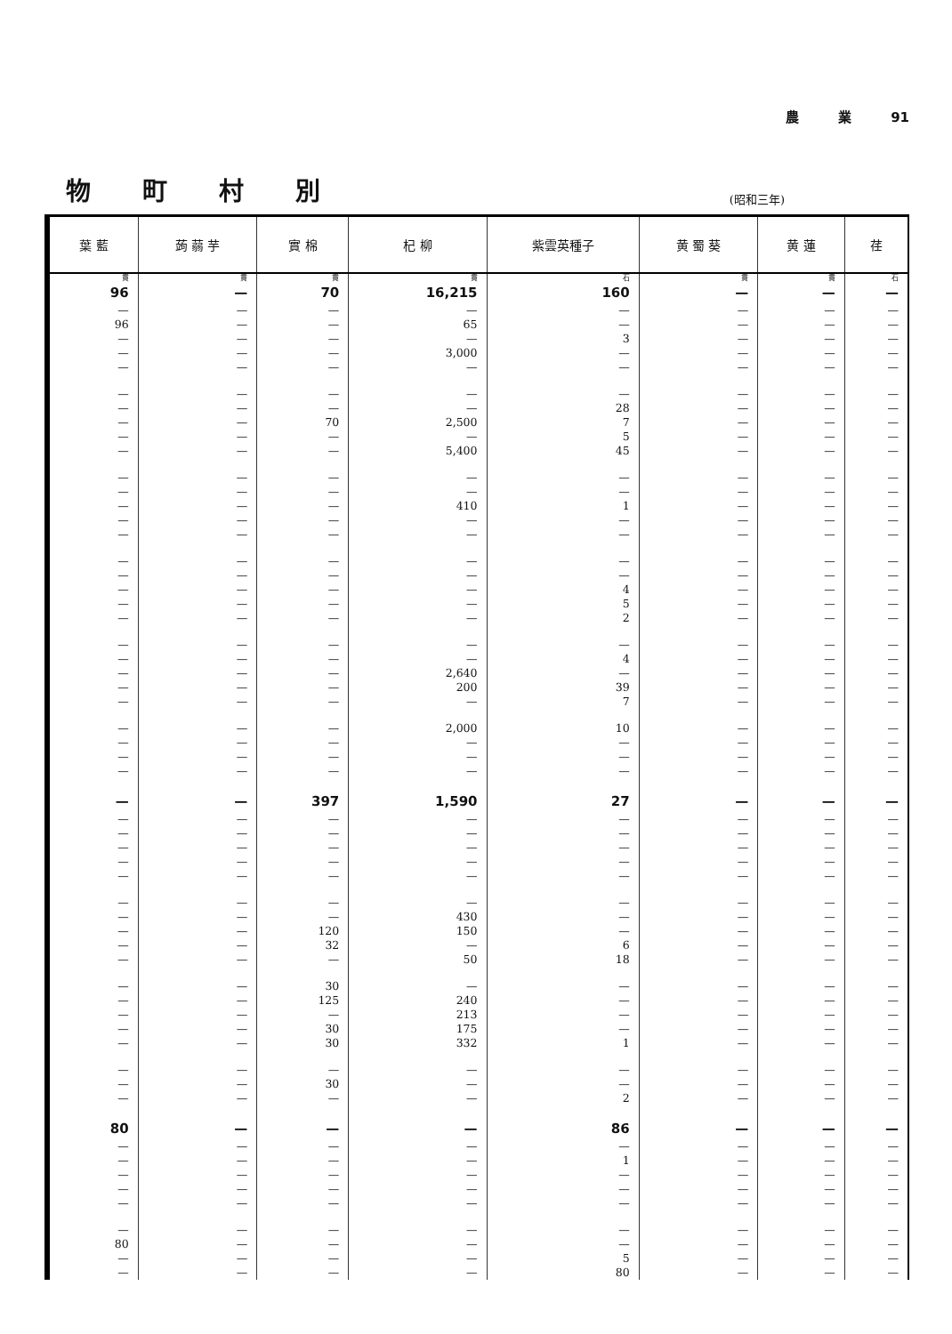農 業 91
物町村別
(昭和三年)
| 葉 藍 | 蒟 蒻 芋 | 實 棉 | 杞 柳 | 紫雲英種子 | 黄 蜀 葵 | 黄 蓮 | 荏 |
| --- | --- | --- | --- | --- | --- | --- | --- |
| 貫 | 貫 | 貫 | 貫 | 石 | 貫 | 貫 | 石 |
| 96 | — | 70 | 16,215 | 160 | — | — | — |
| — | — | — | — | — | — | — | — |
| 96 | — | — | 65 | — | — | — | — |
| — | — | — | — | 3 | — | — | — |
| — | — | — | 3,000 | — | — | — | — |
| — | — | — | — | — | — | — | — |
| — | — | — | — | — | — | — | — |
| — | — | — | — | 28 | — | — | — |
| — | — | 70 | 2,500 | 7 | — | — | — |
| — | — | — | — | 5 | — | — | — |
| — | — | — | 5,400 | 45 | — | — | — |
| — | — | — | — | — | — | — | — |
| — | — | — | — | — | — | — | — |
| — | — | — | 410 | 1 | — | — | — |
| — | — | — | — | — | — | — | — |
| — | — | — | — | — | — | — | — |
| — | — | — | — | — | — | — | — |
| — | — | — | — | — | — | — | — |
| — | — | — | — | 4 | — | — | — |
| — | — | — | — | 5 | — | — | — |
| — | — | — | — | 2 | — | — | — |
| — | — | — | — | — | — | — | — |
| — | — | — | — | 4 | — | — | — |
| — | — | — | 2,640 | — | — | — | — |
| — | — | — | 200 | 39 | — | — | — |
| — | — | — | — | 7 | — | — | — |
| — | — | — | 2,000 | 10 | — | — | — |
| — | — | — | — | — | — | — | — |
| — | — | — | — | — | — | — | — |
| — | — | — | — | — | — | — | — |
| — | — | 397 | 1,590 | 27 | — | — | — |
| — | — | — | — | — | — | — | — |
| — | — | — | — | — | — | — | — |
| — | — | — | — | — | — | — | — |
| — | — | — | — | — | — | — | — |
| — | — | — | — | — | — | — | — |
| — | — | — | — | — | — | — | — |
| — | — | — | 430 | — | — | — | — |
| — | — | 120 | 150 | — | — | — | — |
| — | — | 32 | — | 6 | — | — | — |
| — | — | — | 50 | 18 | — | — | — |
| — | — | 30 | — | — | — | — | — |
| — | — | 125 | 240 | — | — | — | — |
| — | — | — | 213 | — | — | — | — |
| — | — | 30 | 175 | — | — | — | — |
| — | — | 30 | 332 | 1 | — | — | — |
| — | — | — | — | — | — | — | — |
| — | — | 30 | — | — | — | — | — |
| — | — | — | — | 2 | — | — | — |
| 80 | — | — | — | 86 | — | — | — |
| — | — | — | — | — | — | — | — |
| — | — | — | — | 1 | — | — | — |
| — | — | — | — | — | — | — | — |
| — | — | — | — | — | — | — | — |
| — | — | — | — | — | — | — | — |
| — | — | — | — | — | — | — | — |
| 80 | — | — | — | — | — | — | — |
| — | — | — | — | 5 | — | — | — |
| — | — | — | — | 80 | — | — | — |